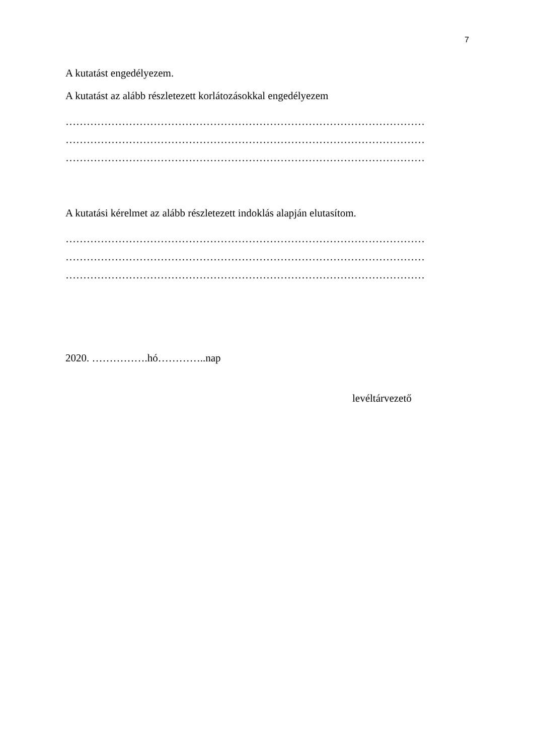7
A kutatást engedélyezem.
A kutatást az alább részletezett korlátozásokkal engedélyezem
…………………………………………………………………………………………
…………………………………………………………………………………………
…………………………………………………………………………………………
A kutatási kérelmet az alább részletezett indoklás alapján elutasítom.
…………………………………………………………………………………………
…………………………………………………………………………………………
…………………………………………………………………………………………
2020. …………….hó…………..nap
levéltárvezető